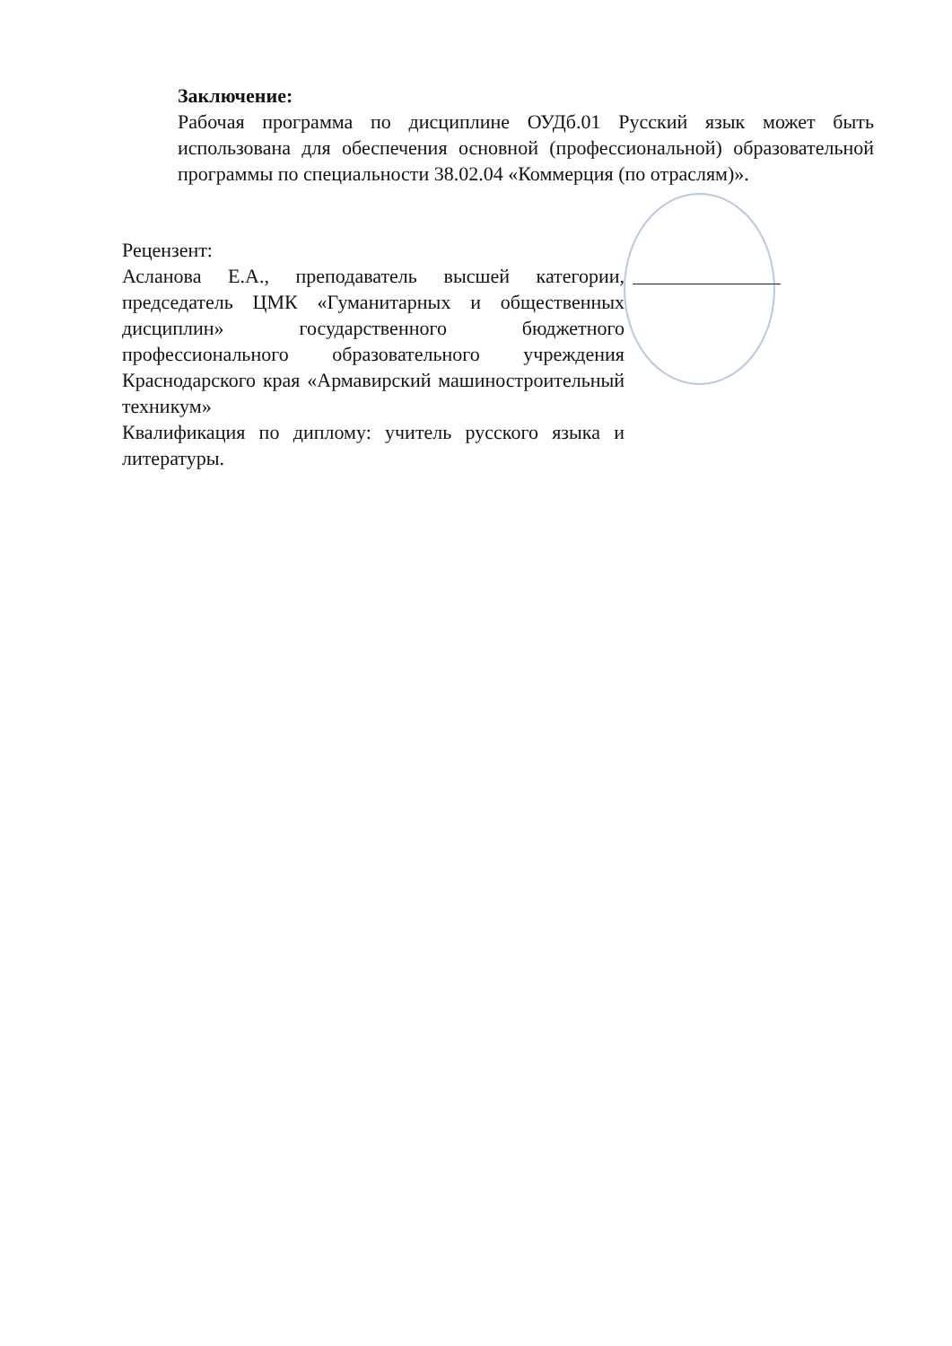Заключение:
Рабочая программа по дисциплине ОУДб.01 Русский язык может быть использована для обеспечения основной (профессиональной) образовательной программы по специальности 38.02.04 «Коммерция (по отраслям)».
Рецензент:
Асланова Е.А., преподаватель высшей категории, председатель ЦМК «Гуманитарных и общественных дисциплин» государственного бюджетного профессионального образовательного учреждения Краснодарского края «Армавирский машиностроительный техникум»
Квалификация по диплому: учитель русского языка и литературы.